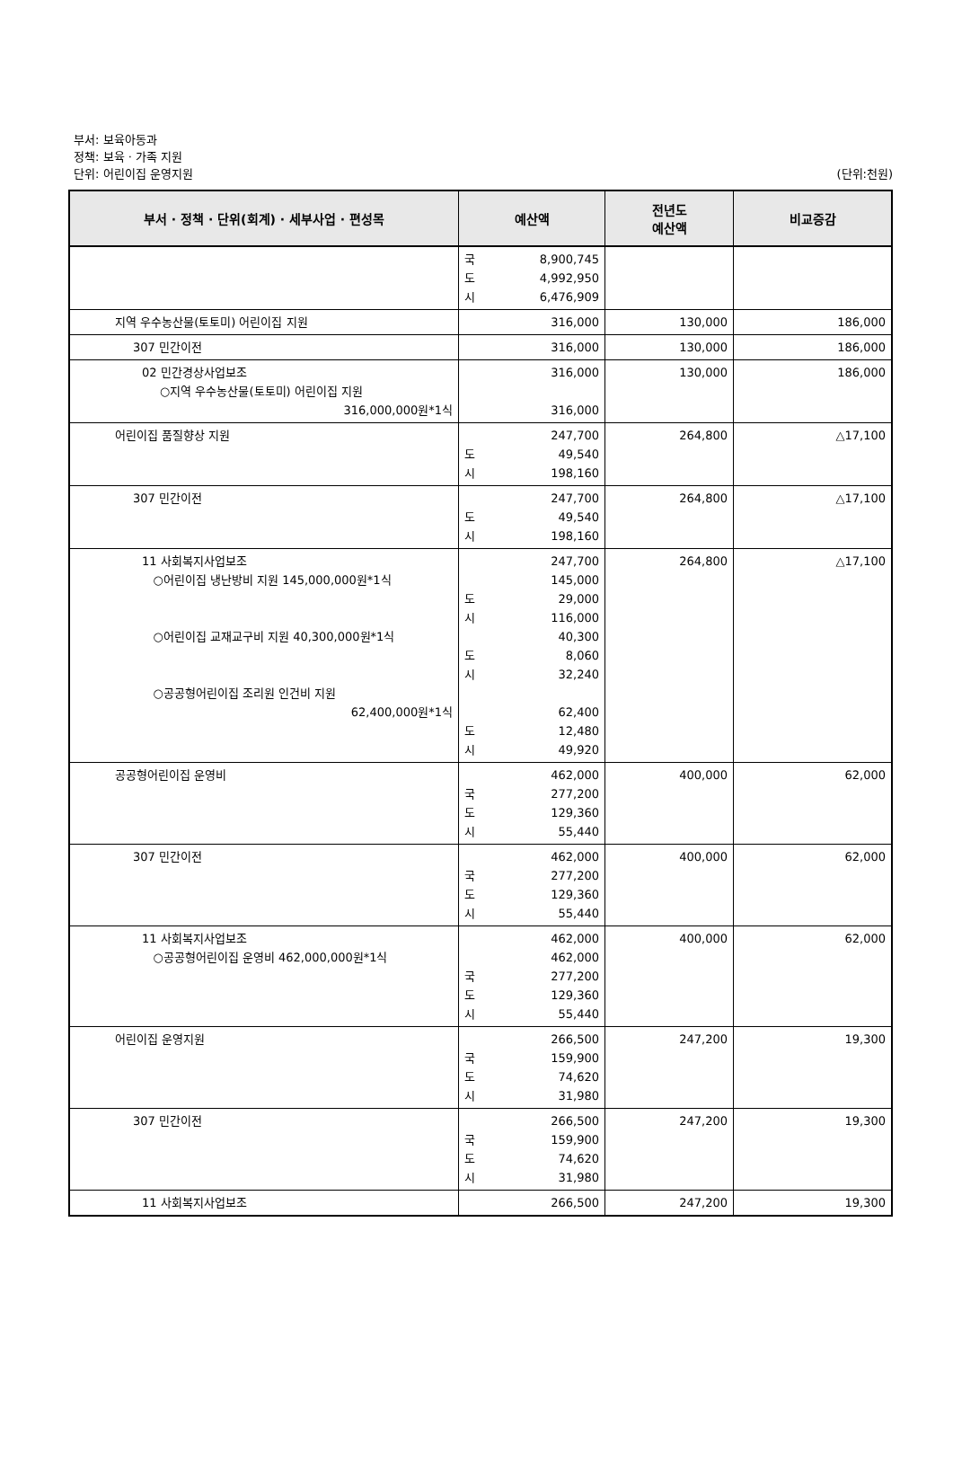부서: 보육아동과
정책: 보육 · 가족 지원
단위: 어린이집 운영지원
(단위:천원)
| 부서 · 정책 · 단위(회계) · 세부사업 · 편성목 | 예산액 | 전년도 예산액 | 비교증감 |
| --- | --- | --- | --- |
| | 국 8,900,745 도 4,992,950 시 6,476,909 | | |
| 지역 우수농산물(토토미) 어린이집 지원 | 316,000 | 130,000 | 186,000 |
| 307 민간이전 | 316,000 | 130,000 | 186,000 |
| 02 민간경상사업보조 ○지역 우수농산물(토토미) 어린이집 지원 316,000,000원*1식 | 316,000 316,000 | 130,000 | 186,000 |
| 어린이집 품질향상 지원 | 247,700 도 49,540 시 198,160 | 264,800 | △17,100 |
| 307 민간이전 | 247,700 도 49,540 시 198,160 | 264,800 | △17,100 |
| 11 사회복지사업보조 ○어린이집 냉난방비 지원 145,000,000원*1식 ○어린이집 교재교구비 지원 40,300,000원*1식 ○공공형어린이집 조리원 인건비 지원 62,400,000원*1식 | 247,700 145,000 도 29,000 시 116,000 40,300 도 8,060 시 32,240 62,400 도 12,480 시 49,920 | 264,800 | △17,100 |
| 공공형어린이집 운영비 | 462,000 국 277,200 도 129,360 시 55,440 | 400,000 | 62,000 |
| 307 민간이전 | 462,000 국 277,200 도 129,360 시 55,440 | 400,000 | 62,000 |
| 11 사회복지사업보조 ○공공형어린이집 운영비 462,000,000원*1식 | 462,000 462,000 국 277,200 도 129,360 시 55,440 | 400,000 | 62,000 |
| 어린이집 운영지원 | 266,500 국 159,900 도 74,620 시 31,980 | 247,200 | 19,300 |
| 307 민간이전 | 266,500 국 159,900 도 74,620 시 31,980 | 247,200 | 19,300 |
| 11 사회복지사업보조 | 266,500 | 247,200 | 19,300 |